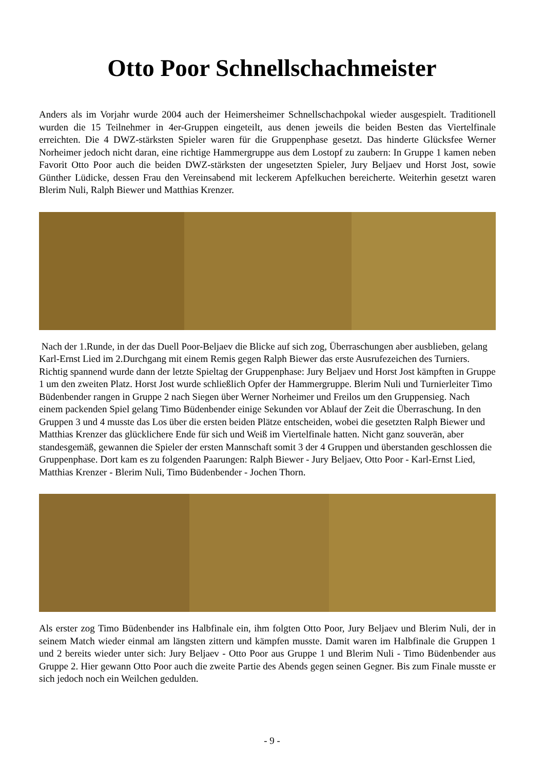Otto Poor Schnellschachmeister
Anders als im Vorjahr wurde 2004 auch der Heimersheimer Schnellschachpokal wieder ausgespielt. Traditionell wurden die 15 Teilnehmer in 4er-Gruppen eingeteilt, aus denen jeweils die beiden Besten das Viertelfinale erreichten. Die 4 DWZ-stärksten Spieler waren für die Gruppenphase gesetzt. Das hinderte Glücksfee Werner Norheimer jedoch nicht daran, eine richtige Hammergruppe aus dem Lostopf zu zaubern: In Gruppe 1 kamen neben Favorit Otto Poor auch die beiden DWZ-stärksten der ungesetzten Spieler, Jury Beljaev und Horst Jost, sowie Günther Lüdicke, dessen Frau den Vereinsabend mit leckerem Apfelkuchen bereicherte. Weiterhin gesetzt waren Blerim Nuli, Ralph Biewer und Matthias Krenzer.
Nach der 1.Runde, in der das Duell Poor-Beljaev die Blicke auf sich zog, Überraschungen aber ausblieben, gelang Karl-Ernst Lied im 2.Durchgang mit einem Remis gegen Ralph Biewer das erste Ausrufezeichen des Turniers. Richtig spannend wurde dann der letzte Spieltag der Gruppenphase: Jury Beljaev und Horst Jost kämpften in Gruppe 1 um den zweiten Platz. Horst Jost wurde schließlich Opfer der Hammergruppe. Blerim Nuli und Turnierleiter Timo Büdenbender rangen in Gruppe 2 nach Siegen über Werner Norheimer und Freilos um den Gruppensieg. Nach einem packenden Spiel gelang Timo Büdenbender einige Sekunden vor Ablauf der Zeit die Überraschung. In den Gruppen 3 und 4 musste das Los über die ersten beiden Plätze entscheiden, wobei die gesetzten Ralph Biewer und Matthias Krenzer das glücklichere Ende für sich und Weiß im Viertelfinale hatten. Nicht ganz souverän, aber standesgemäß, gewannen die Spieler der ersten Mannschaft somit 3 der 4 Gruppen und überstanden geschlossen die Gruppenphase. Dort kam es zu folgenden Paarungen: Ralph Biewer - Jury Beljaev, Otto Poor - Karl-Ernst Lied, Matthias Krenzer - Blerim Nuli, Timo Büdenbender - Jochen Thorn.
Als erster zog Timo Büdenbender ins Halbfinale ein, ihm folgten Otto Poor, Jury Beljaev und Blerim Nuli, der in seinem Match wieder einmal am längsten zittern und kämpfen musste. Damit waren im Halbfinale die Gruppen 1 und 2 bereits wieder unter sich: Jury Beljaev - Otto Poor aus Gruppe 1 und Blerim Nuli - Timo Büdenbender aus Gruppe 2. Hier gewann Otto Poor auch die zweite Partie des Abends gegen seinen Gegner. Bis zum Finale musste er sich jedoch noch ein Weilchen gedulden.
- 9 -